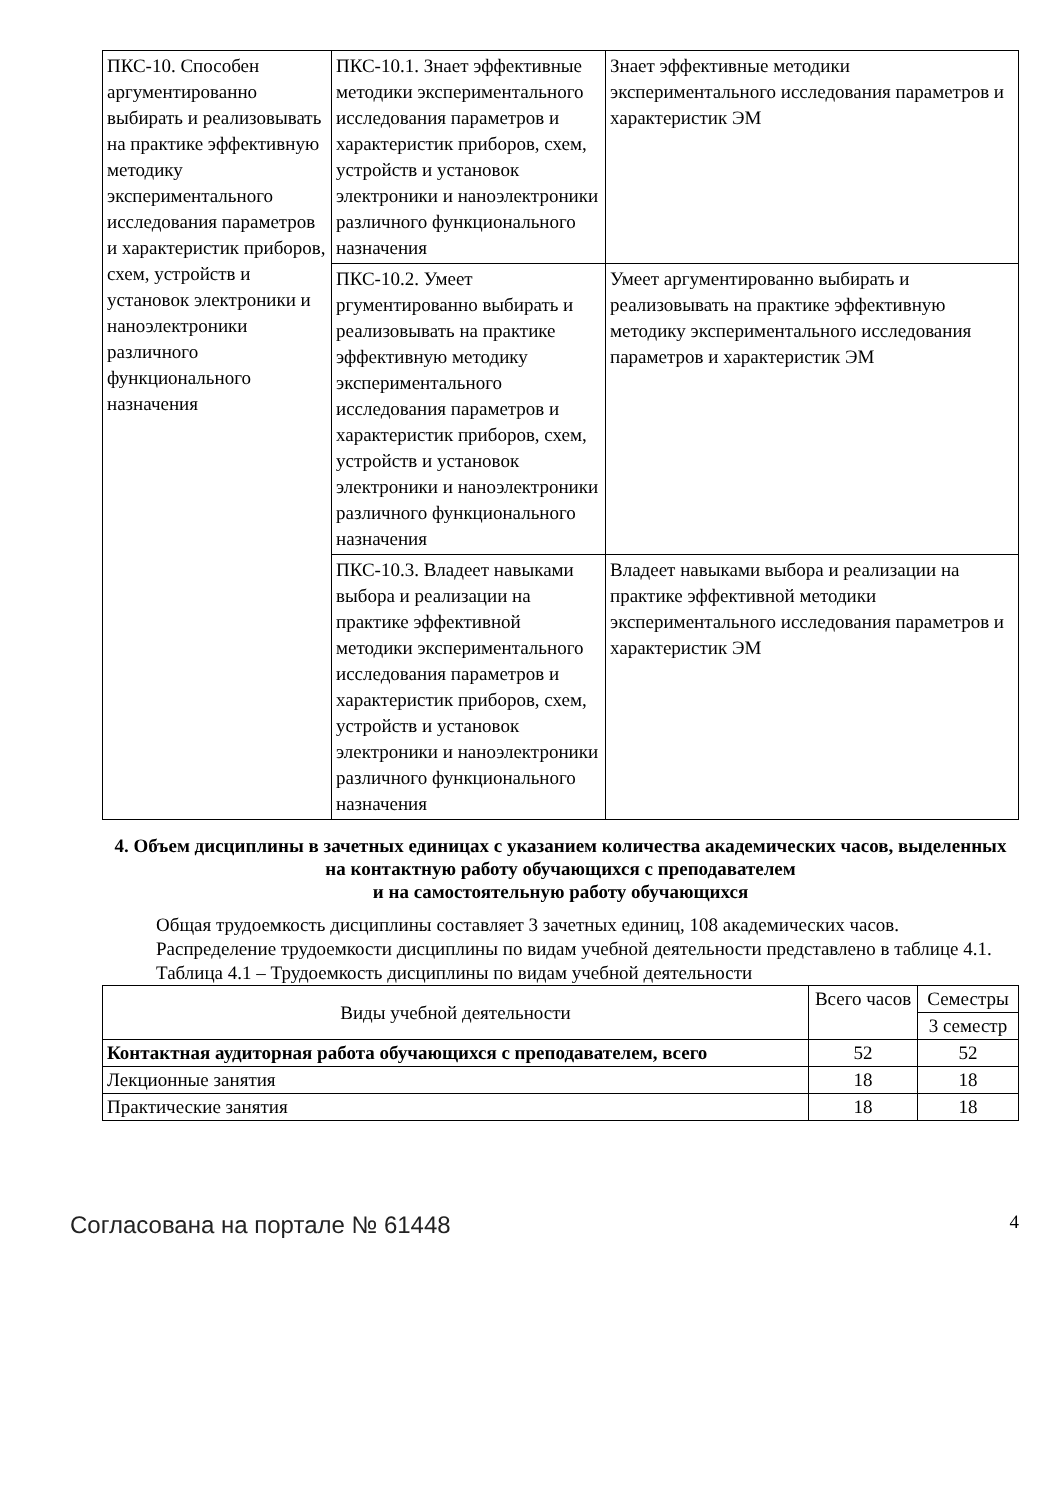| ПКС-10. Способен аргументированно выбирать и реализовывать на практике эффективную методику экспериментального исследования параметров и характеристик приборов, схем, устройств и установок электроники и наноэлектроники различного функционального назначения | ПКС-10.1. Знает эффективные методики экспериментального исследования параметров и характеристик приборов, схем, устройств и установок электроники и наноэлектроники различного функционального назначения | Знает эффективные методики экспериментального исследования параметров и характеристик ЭМ |
| | ПКС-10.2. Умеет ргументированно выбирать и реализовывать на практике эффективную методику экспериментального исследования параметров и характеристик приборов, схем, устройств и установок электроники и наноэлектроники различного функционального назначения | Умеет аргументированно выбирать и реализовывать на практике эффективную методику экспериментального исследования параметров и характеристик ЭМ |
| | ПКС-10.3. Владеет навыками выбора и реализации на практике эффективной методики экспериментального исследования параметров и характеристик приборов, схем, устройств и установок электроники и наноэлектроники различного функционального назначения | Владеет навыками выбора и реализации на практике эффективной методики экспериментального исследования параметров и характеристик ЭМ |
4. Объем дисциплины в зачетных единицах с указанием количества академических часов, выделенных на контактную работу обучающихся с преподавателем
и на самостоятельную работу обучающихся
Общая трудоемкость дисциплины составляет 3 зачетных единиц, 108 академических часов.
Распределение трудоемкости дисциплины по видам учебной деятельности представлено в таблице 4.1.
Таблица 4.1 – Трудоемкость дисциплины по видам учебной деятельности
| Виды учебной деятельности | Всего часов | Семестры |
| --- | --- | --- |
| | | 3 семестр |
| Контактная аудиторная работа обучающихся с преподавателем, всего | 52 | 52 |
| Лекционные занятия | 18 | 18 |
| Практические занятия | 18 | 18 |
Согласована на портале № 61448 4